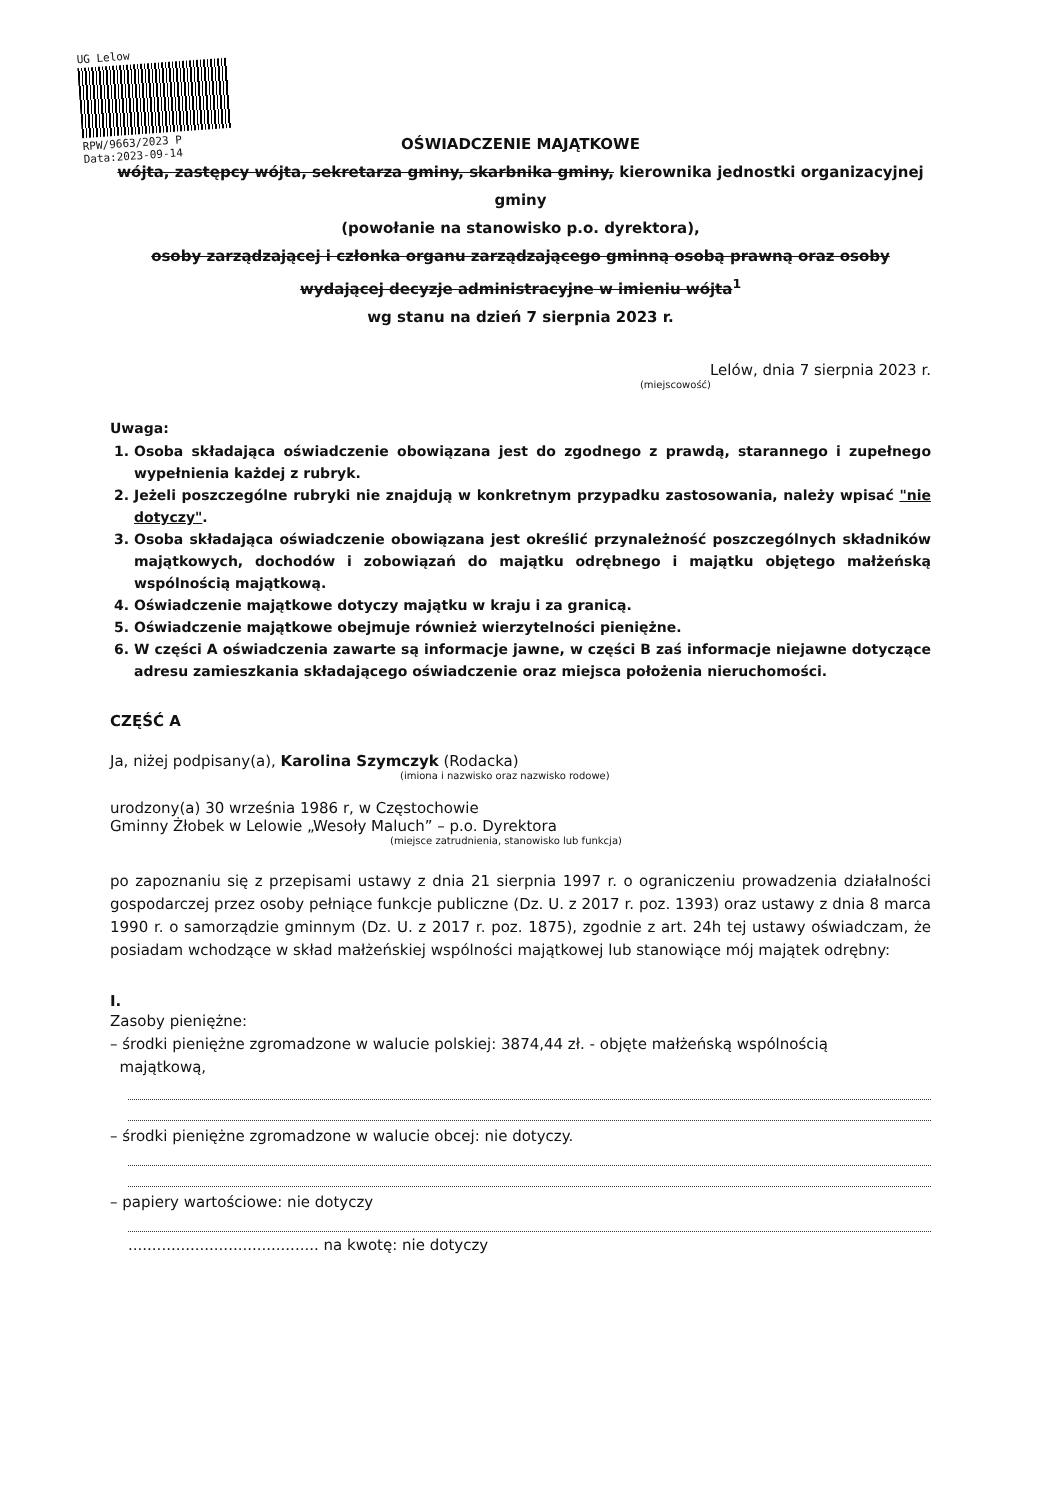UG Lelow
RPW/9663/2023 P
Data:2023-09-14
OŚWIADCZENIE MAJĄTKOWE
wójta, zastępcy wójta, sekretarza gminy, skarbnika gminy, kierownika jednostki organizacyjnej gminy
(powołanie na stanowisko p.o. dyrektora),
osoby zarządzającej i członka organu zarządzającego gminną osobą prawną oraz osoby wydającej decyzje administracyjne w imieniu wójta<sup>1</sup>
wg stanu na dzień 7 sierpnia 2023 r.
Lelów, dnia 7 sierpnia 2023 r.
(miejscowość)
Uwaga:
1. Osoba składająca oświadczenie obowiązana jest do zgodnego z prawdą, starannego i zupełnego wypełnienia każdej z rubryk.
2. Jeżeli poszczególne rubryki nie znajdują w konkretnym przypadku zastosowania, należy wpisać "nie dotyczy".
3. Osoba składająca oświadczenie obowiązana jest określić przynależność poszczególnych składników majątkowych, dochodów i zobowiązań do majątku odrębnego i majątku objętego małżeńską wspólnością majątkową.
4. Oświadczenie majątkowe dotyczy majątku w kraju i za granicą.
5. Oświadczenie majątkowe obejmuje również wierzytelności pieniężne.
6. W części A oświadczenia zawarte są informacje jawne, w części B zaś informacje niejawne dotyczące adresu zamieszkania składającego oświadczenie oraz miejsca położenia nieruchomości.
CZĘŚĆ A
Ja, niżej podpisany(a), Karolina Szymczyk (Rodacka)
(imiona i nazwisko oraz nazwisko rodowe)
urodzony(a) 30 września 1986 r, w Częstochowie
Gminny Żłobek w Lelowie „Wesoły Maluch” – p.o. Dyrektora
(miejsce zatrudnienia, stanowisko lub funkcja)
po zapoznaniu się z przepisami ustawy z dnia 21 sierpnia 1997 r. o ograniczeniu prowadzenia działalności gospodarczej przez osoby pełniące funkcje publiczne (Dz. U. z 2017 r. poz. 1393) oraz ustawy z dnia 8 marca 1990 r. o samorządzie gminnym (Dz. U. z 2017 r. poz. 1875), zgodnie z art. 24h tej ustawy oświadczam, że posiadam wchodzące w skład małżeńskiej wspólności majątkowej lub stanowiące mój majątek odrębny:
I.
Zasoby pieniężne:
– środki pieniężne zgromadzone w walucie polskiej: 3874,44 zł. - objęte małżeńską wspólnością
majątkową,
– środki pieniężne zgromadzone w walucie obcej: nie dotyczy.
– papiery wartościowe: nie dotyczy
........................................ na kwotę: nie dotyczy